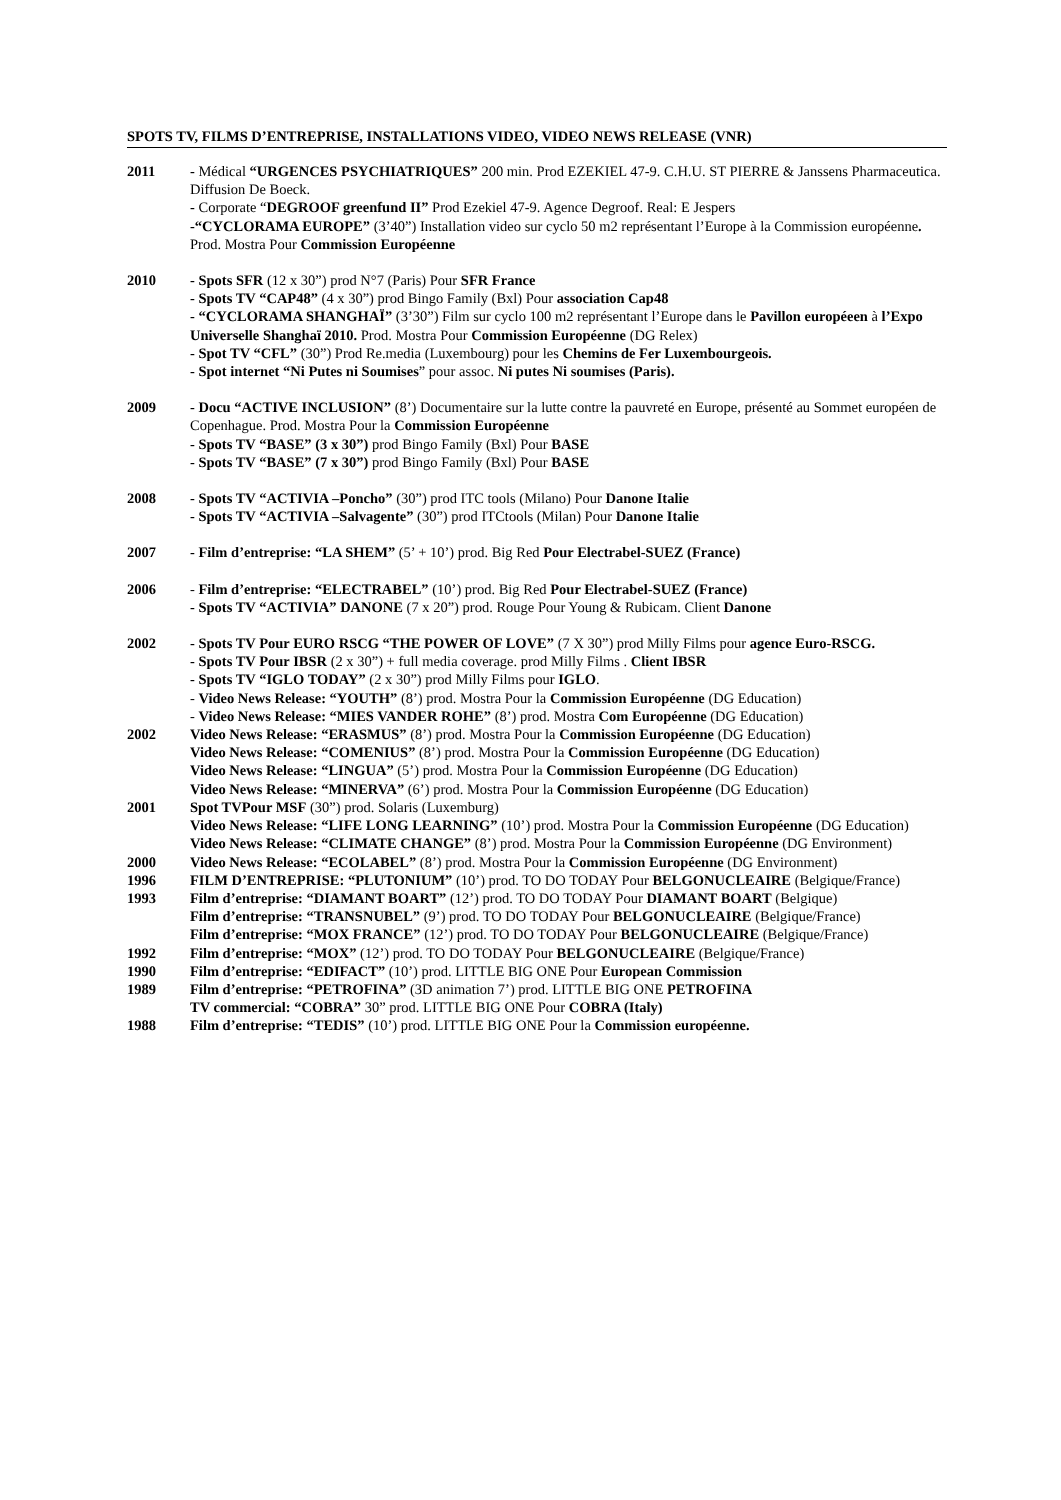SPOTS TV, FILMS D’ENTREPRISE, INSTALLATIONS VIDEO, VIDEO NEWS RELEASE (VNR)
2011 - Médical “URGENCES PSYCHIATRIQUES” 200 min. Prod EZEKIEL 47-9. C.H.U. ST PIERRE & Janssens Pharmaceutica. Diffusion De Boeck.
- Corporate “DEGROOF greenfund II” Prod Ezekiel 47-9. Agence Degroof. Real: E Jespers
-“CYCLORAMA EUROPE” (3’40”) Installation video sur cyclo 50 m2 représentant l’Europe à la Commission européenne. Prod. Mostra Pour Commission Européenne
2010 - Spots SFR (12 x 30”) prod N°7 (Paris) Pour SFR France
- Spots TV “CAP48” (4 x 30”) prod Bingo Family (Bxl) Pour association Cap48
- “CYCLORAMA SHANGHAÏ” (3’30”) Film sur cyclo 100 m2 représentant l’Europe dans le Pavillon européeen à l’Expo Universelle Shanghaï 2010. Prod. Mostra Pour Commission Européenne (DG Relex)
- Spot TV “CFL” (30”) Prod Re.media (Luxembourg) pour les Chemins de Fer Luxembourgeois.
- Spot internet “Ni Putes ni Soumises” pour assoc. Ni putes Ni soumises (Paris).
2009 - Docu “ACTIVE INCLUSION” (8’) Documentaire sur la lutte contre la pauvreté en Europe, présenté au Sommet européen de Copenhague. Prod. Mostra Pour la Commission Européenne
- Spots TV “BASE” (3 x 30”) prod Bingo Family (Bxl) Pour BASE
- Spots TV “BASE” (7 x 30”) prod Bingo Family (Bxl) Pour BASE
2008 - Spots TV “ACTIVIA –Poncho” (30”) prod ITC tools (Milano) Pour Danone Italie
- Spots TV “ACTIVIA –Salvagente” (30”) prod ITCtools (Milan) Pour Danone Italie
2007 - Film d’entreprise: “LA SHEM” (5’ + 10’) prod. Big Red Pour Electrabel-SUEZ (France)
2006 - Film d’entreprise: “ELECTRABEL” (10’) prod. Big Red Pour Electrabel-SUEZ (France)
- Spots TV “ACTIVIA” DANONE (7 x 20”) prod. Rouge Pour Young & Rubicam. Client Danone
2002 - Spots TV Pour EURO RSCG “THE POWER OF LOVE” (7 X 30”) prod Milly Films pour agence Euro-RSCG.
- Spots TV Pour IBSR (2 x 30”) + full media coverage. prod Milly Films . Client IBSR
- Spots TV “IGLO TODAY” (2 x 30”) prod Milly Films pour IGLO.
- Video News Release: “YOUTH” (8’) prod. Mostra Pour la Commission Européenne (DG Education)
- Video News Release: “MIES VANDER ROHE” (8’) prod. Mostra Com Européenne (DG Education)
2002 Video News Release: “ERASMUS” (8’) prod. Mostra Pour la Commission Européenne (DG Education)
Video News Release: “COMENIUS” (8’) prod. Mostra Pour la Commission Européenne (DG Education)
Video News Release: “LINGUA” (5’) prod. Mostra Pour la Commission Européenne (DG Education)
Video News Release: “MINERVA” (6’) prod. Mostra Pour la Commission Européenne (DG Education)
2001 Spot TVPour MSF (30”) prod. Solaris (Luxemburg)
Video News Release: “LIFE LONG LEARNING” (10’) prod. Mostra Pour la Commission Européenne (DG Education)
Video News Release: “CLIMATE CHANGE” (8’) prod. Mostra Pour la Commission Européenne (DG Environment)
2000 Video News Release: “ECOLABEL” (8’) prod. Mostra Pour la Commission Européenne (DG Environment)
1996 FILM D’ENTREPRISE: “PLUTONIUM” (10’) prod. TO DO TODAY Pour BELGONUCLEAIRE (Belgique/France)
1993 Film d’entreprise: “DIAMANT BOART” (12’) prod. TO DO TODAY Pour DIAMANT BOART (Belgique)
Film d’entreprise: “TRANSNUBEL” (9’) prod. TO DO TODAY Pour BELGONUCLEAIRE (Belgique/France)
Film d’entreprise: “MOX FRANCE” (12’) prod. TO DO TODAY Pour BELGONUCLEAIRE (Belgique/France)
1992 Film d’entreprise: “MOX” (12’) prod. TO DO TODAY Pour BELGONUCLEAIRE (Belgique/France)
1990 Film d’entreprise: “EDIFACT” (10’) prod. LITTLE BIG ONE Pour European Commission
1989 Film d’entreprise: “PETROFINA” (3D animation 7’) prod. LITTLE BIG ONE PETROFINA
TV commercial: “COBRA” 30” prod. LITTLE BIG ONE Pour COBRA (Italy)
1988 Film d’entreprise: “TEDIS” (10’) prod. LITTLE BIG ONE Pour la Commission européenne.